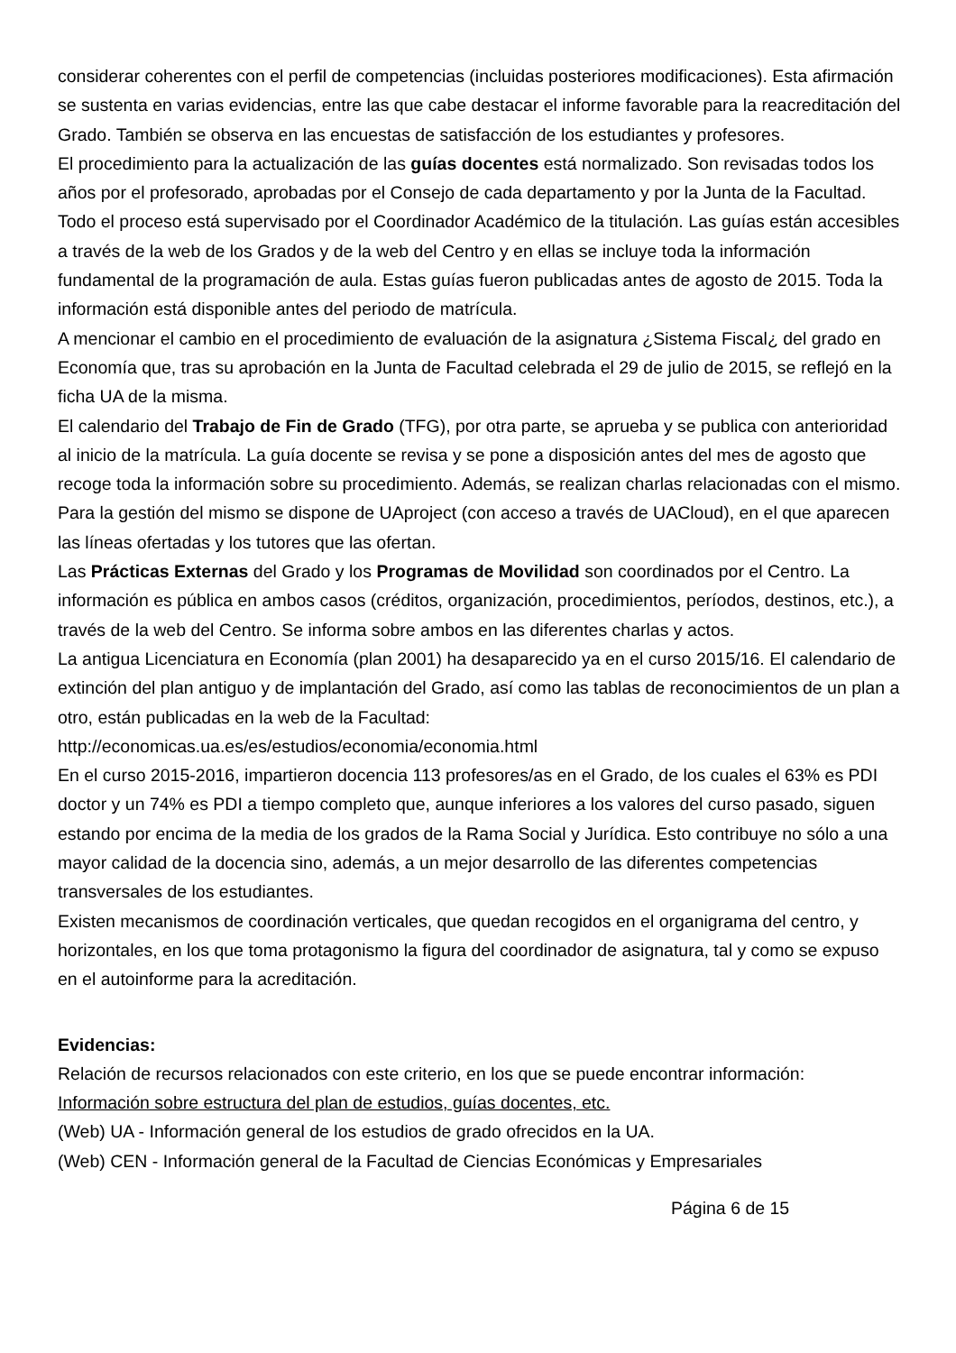considerar coherentes con el perfil de competencias (incluidas posteriores modificaciones). Esta afirmación se sustenta en varias evidencias, entre las que cabe destacar el informe favorable para la reacreditación del Grado. También se observa en las encuestas de satisfacción de los estudiantes y profesores.
El procedimiento para la actualización de las guías docentes está normalizado. Son revisadas todos los años por el profesorado, aprobadas por el Consejo de cada departamento y por la Junta de la Facultad. Todo el proceso está supervisado por el Coordinador Académico de la titulación. Las guías están accesibles a través de la web de los Grados y de la web del Centro y en ellas se incluye toda la información fundamental de la programación de aula. Estas guías fueron publicadas antes de agosto de 2015. Toda la información está disponible antes del periodo de matrícula.
A mencionar el cambio en el procedimiento de evaluación de la asignatura ¿Sistema Fiscal¿ del grado en Economía que, tras su aprobación en la Junta de Facultad celebrada el 29 de julio de 2015, se reflejó en la ficha UA de la misma.
El calendario del Trabajo de Fin de Grado (TFG), por otra parte, se aprueba y se publica con anterioridad al inicio de la matrícula. La guía docente se revisa y se pone a disposición antes del mes de agosto que recoge toda la información sobre su procedimiento. Además, se realizan charlas relacionadas con el mismo. Para la gestión del mismo se dispone de UAproject (con acceso a través de UACloud), en el que aparecen las líneas ofertadas y los tutores que las ofertan.
Las Prácticas Externas del Grado y los Programas de Movilidad son coordinados por el Centro. La información es pública en ambos casos (créditos, organización, procedimientos, períodos, destinos, etc.), a través de la web del Centro. Se informa sobre ambos en las diferentes charlas y actos.
La antigua Licenciatura en Economía (plan 2001) ha desaparecido ya en el curso 2015/16. El calendario de extinción del plan antiguo y de implantación del Grado, así como las tablas de reconocimientos de un plan a otro, están publicadas en la web de la Facultad:
http://economicas.ua.es/es/estudios/economia/economia.html
En el curso 2015-2016, impartieron docencia 113 profesores/as en el Grado, de los cuales el 63% es PDI doctor y un 74% es PDI a tiempo completo que, aunque inferiores a los valores del curso pasado, siguen estando por encima de la media de los grados de la Rama Social y Jurídica. Esto contribuye no sólo a una mayor calidad de la docencia sino, además, a un mejor desarrollo de las diferentes competencias transversales de los estudiantes.
Existen mecanismos de coordinación verticales, que quedan recogidos en el organigrama del centro, y horizontales, en los que toma protagonismo la figura del coordinador de asignatura, tal y como se expuso en el autoinforme para la acreditación.
Evidencias:
Relación de recursos relacionados con este criterio, en los que se puede encontrar información:
Información sobre estructura del plan de estudios, guías docentes, etc.
(Web) UA - Información general de los estudios de grado ofrecidos en la UA.
(Web) CEN - Información general de la Facultad de Ciencias Económicas y Empresariales
Página 6 de 15